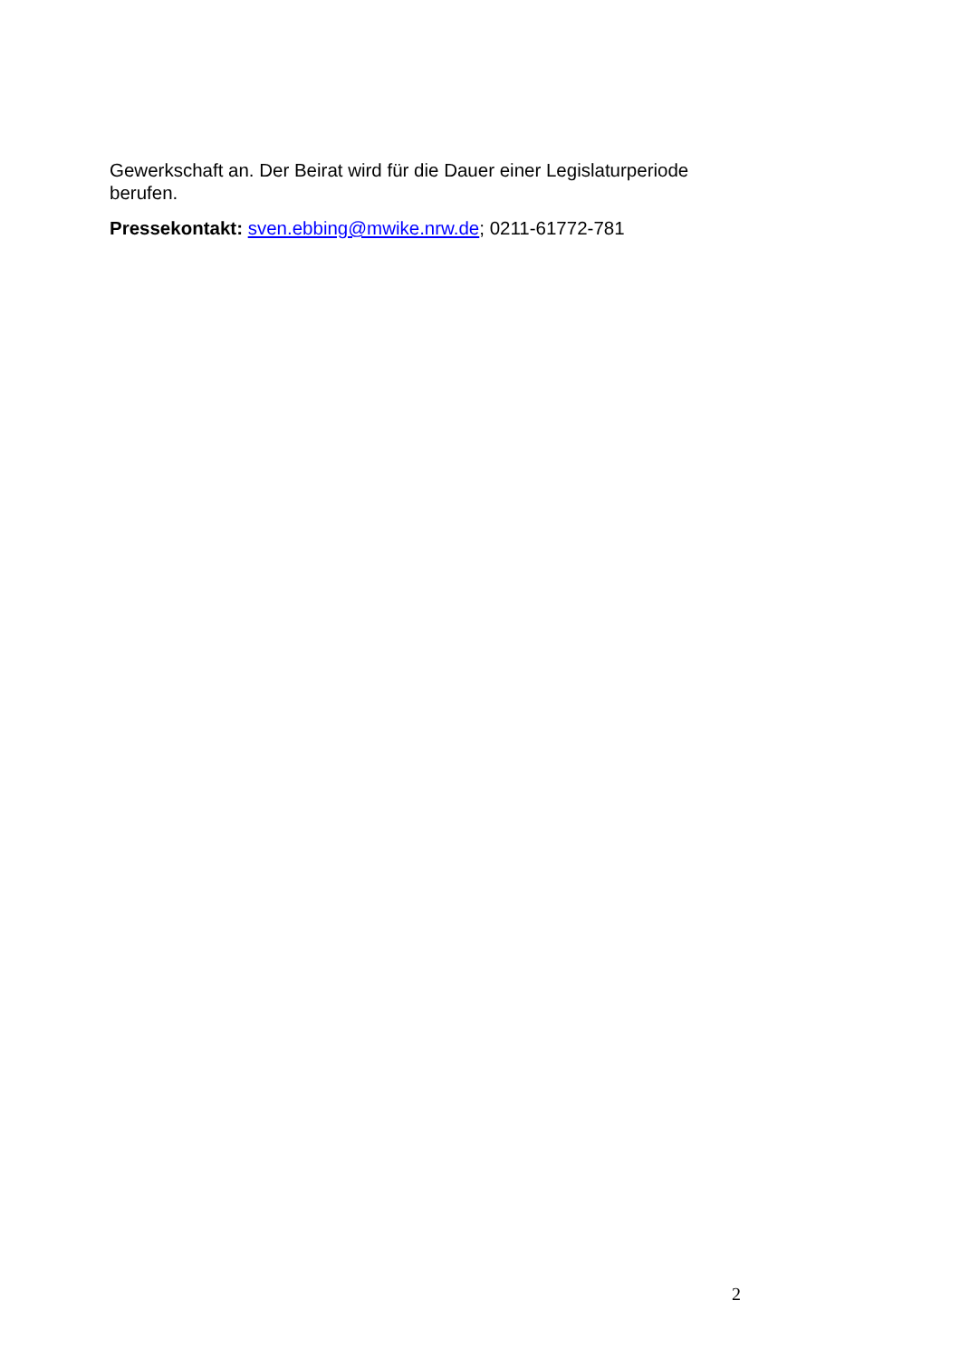Gewerkschaft an. Der Beirat wird für die Dauer einer Legislaturperiode berufen.
Pressekontakt: sven.ebbing@mwike.nrw.de; 0211-61772-781
2